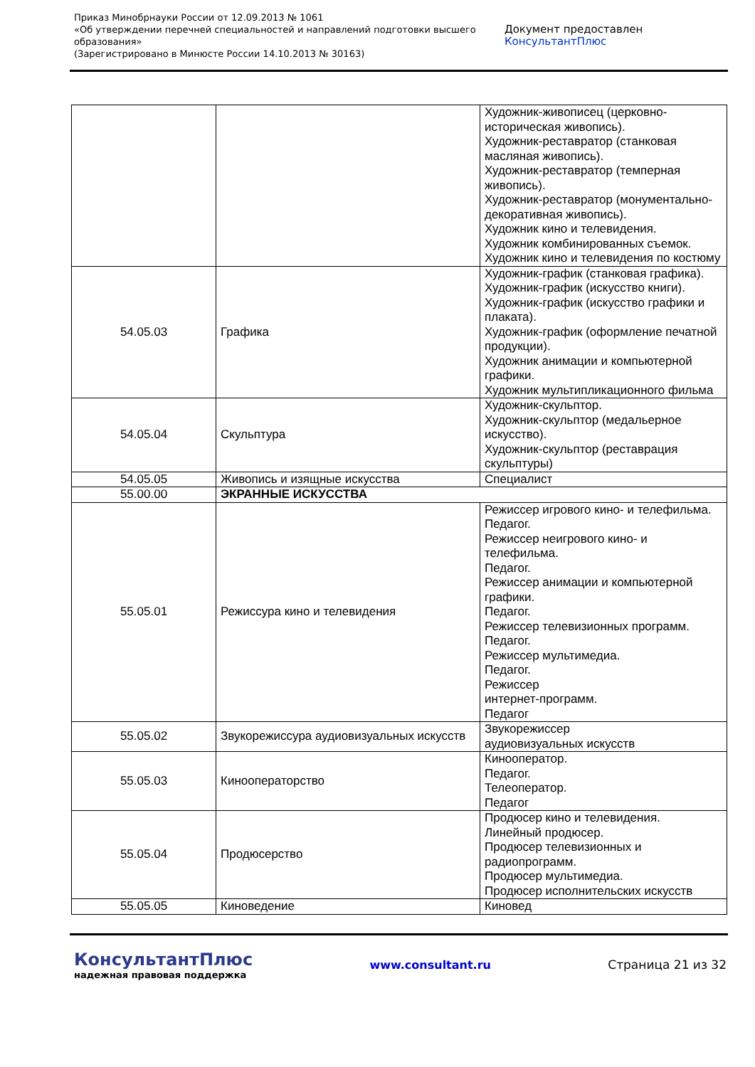Приказ Минобрнауки России от 12.09.2013 № 1061
«Об утверждении перечней специальностей и направлений подготовки высшего образования»
(Зарегистрировано в Минюсте России 14.10.2013 № 30163)
Документ предоставлен КонсультантПлюс
| | | Художник-живописец (церковно-историческая живопись). Художник-реставратор (станковая масляная живопись). Художник-реставратор (темперная живопись). Художник-реставратор (монументально-декоративная живопись). Художник кино и телевидения. Художник комбинированных съемок. Художник кино и телевидения по костюму |
| 54.05.03 | Графика | Художник-график (станковая графика). Художник-график (искусство книги). Художник-график (искусство графики и плаката). Художник-график (оформление печатной продукции). Художник анимации и компьютерной графики. Художник мультипликационного фильма |
| 54.05.04 | Скульптура | Художник-скульптор. Художник-скульптор (медальерное искусство). Художник-скульптор (реставрация скульптуры) |
| 54.05.05 | Живопись и изящные искусства | Специалист |
| 55.00.00 | ЭКРАННЫЕ ИСКУССТВА | |
| 55.05.01 | Режиссура кино и телевидения | Режиссер игрового кино- и телефильма. Педагог. Режиссер неигрового кино- и телефильма. Педагог. Режиссер анимации и компьютерной графики. Педагог. Режиссер телевизионных программ. Педагог. Режиссер мультимедиа. Педагог. Режиссер интернет-программ. Педагог |
| 55.05.02 | Звукорежиссура аудиовизуальных искусств | Звукорежиссер аудиовизуальных искусств |
| 55.05.03 | Кинооператорство | Кинооператор. Педагог. Телеоператор. Педагог |
| 55.05.04 | Продюсерство | Продюсер кино и телевидения. Линейный продюсер. Продюсер телевизионных и радиопрограмм. Продюсер мультимедиа. Продюсер исполнительских искусств |
| 55.05.05 | Киноведение | Киновед |
КонсультантПлюс
надежная правовая поддержка
www.consultant.ru Страница 21 из 32